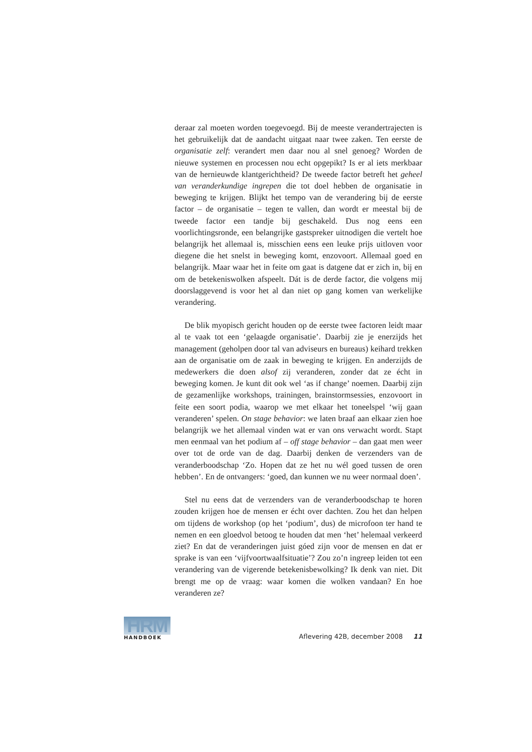deraar zal moeten worden toegevoegd. Bij de meeste verandertrajec­ten is het gebruikelijk dat de aandacht uitgaat naar twee zaken. Ten eerste de organisatie zelf: verandert men daar nou al snel genoeg? Worden de nieuwe systemen en processen nou echt opgepikt? Is er al iets merkbaar van de hernieuwde klantgerichtheid? De tweede factor betreft het geheel van veranderkundige ingrepen die tot doel hebben de organisatie in beweging te krijgen. Blijkt het tempo van de verande­ring bij de eerste factor – de organisatie – tegen te vallen, dan wordt er meestal bij de tweede factor een tandje bij geschakeld. Dus nog eens een voorlichtingsronde, een belangrijke gastspreker uitnodigen die vertelt hoe belangrijk het allemaal is, misschien eens een leuke prijs uitloven voor diegene die het snelst in beweging komt, enzo­voort. Allemaal goed en belangrijk. Maar waar het in feite om gaat is datgene dat er zich in, bij en om de betekeniswolken afspeelt. Dát is de derde factor, die volgens mij doorslaggevend is voor het al dan niet op gang komen van werkelijke verandering.
De blik myopisch gericht houden op de eerste twee factoren leidt maar al te vaak tot een ‘gelaagde organisatie’. Daarbij zie je enerzijds het management (geholpen door tal van adviseurs en bureaus) kei­hard trekken aan de organisatie om de zaak in beweging te krijgen. En anderzijds de medewerkers die doen alsof zij veranderen, zonder dat ze écht in beweging komen. Je kunt dit ook wel ‘as if change’ noe­men. Daarbij zijn de gezamenlijke workshops, trainingen, brain­stormsessies, enzovoort in feite een soort podia, waarop we met elkaar het toneelspel ‘wij gaan veranderen’ spelen. On stage behavior: we laten braaf aan elkaar zien hoe belangrijk we het allemaal vinden wat er van ons verwacht wordt. Stapt men eenmaal van het podium af – off stage behavior – dan gaat men weer over tot de orde van de dag. Daarbij denken de verzenders van de veranderboodschap ‘Zo. Hopen dat ze het nu wél goed tussen de oren hebben’. En de ontvan­gers: ‘goed, dan kunnen we nu weer normaal doen’.
Stel nu eens dat de verzenders van de veranderboodschap te horen zouden krijgen hoe de mensen er écht over dachten. Zou het dan hel­pen om tijdens de workshop (op het ‘podium’, dus) de microfoon ter hand te nemen en een gloedvol betoog te houden dat men ‘het’ hele­maal verkeerd ziet? En dat de veranderingen juist góed zijn voor de mensen en dat er sprake is van een ‘vijfvoortwaalfsituatie’? Zou zo’n ingreep leiden tot een verandering van de vigerende betekenisbewol­king? Ik denk van niet. Dit brengt me op de vraag: waar komen die wolken vandaan? En hoe veranderen ze?
HRM
HANDBOEK
Aflevering 42B, december 2008 11